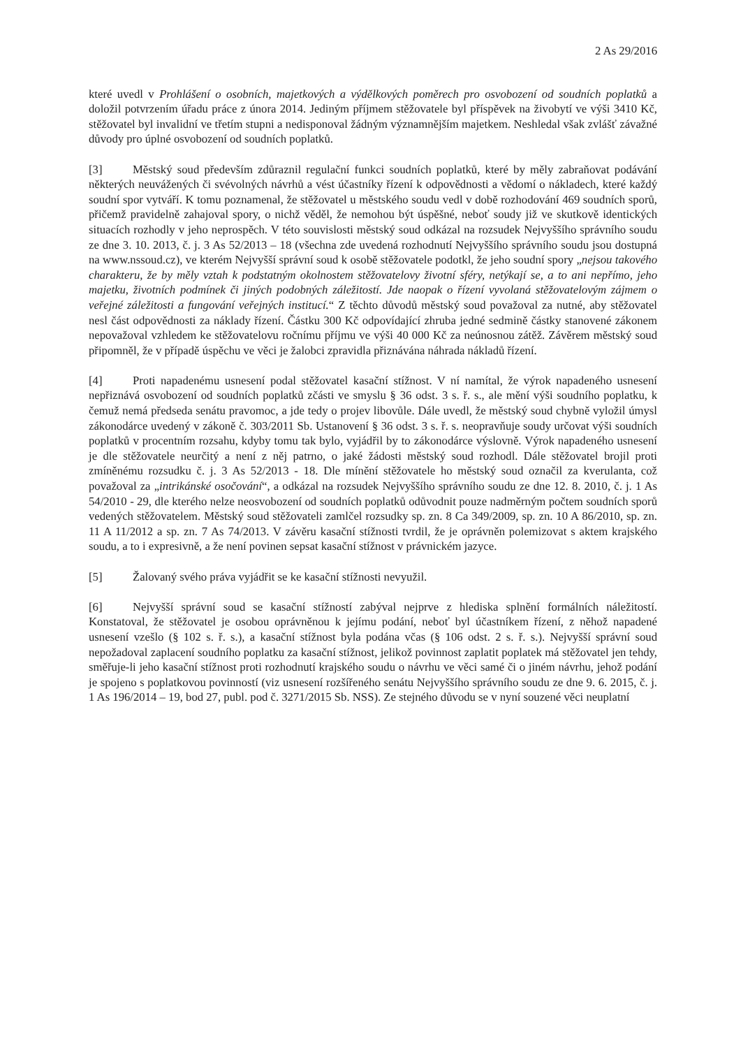2 As 29/2016
které uvedl v Prohlášení o osobních, majetkových a výdělkových poměrech pro osvobození od soudních poplatků a doložil potvrzením úřadu práce z února 2014. Jediným příjmem stěžovatele byl příspěvek na živobytí ve výši 3410 Kč, stěžovatel byl invalidní ve třetím stupni a nedisponoval žádným významnějším majetkem. Neshledal však zvlášť závažné důvody pro úplné osvobození od soudních poplatků.
[3] Městský soud především zdůraznil regulační funkci soudních poplatků, které by měly zabraňovat podávání některých neuvážených či svévolných návrhů a vést účastníky řízení k odpovědnosti a vědomí o nákladech, které každý soudní spor vytváří. K tomu poznamenal, že stěžovatel u městského soudu vedl v době rozhodování 469 soudních sporů, přičemž pravidelně zahajoval spory, o nichž věděl, že nemohou být úspěšné, neboť soudy již ve skutkově identických situacích rozhodly v jeho neprospěch. V této souvislosti městský soud odkázal na rozsudek Nejvyššího správního soudu ze dne 3. 10. 2013, č. j. 3 As 52/2013 – 18 (všechna zde uvedená rozhodnutí Nejvyššího správního soudu jsou dostupná na www.nssoud.cz), ve kterém Nejvyšší správní soud k osobě stěžovatele podotkl, že jeho soudní spory „nejsou takového charakteru, že by měly vztah k podstatným okolnostem stěžovatelovy životní sféry, netýkají se, a to ani nepřímo, jeho majetku, životních podmínek či jiných podobných záležitostí. Jde naopak o řízení vyvolaná stěžovatelovým zájmem o veřejné záležitosti a fungování veřejných institucí.“ Z těchto důvodů městský soud považoval za nutné, aby stěžovatel nesl část odpovědnosti za náklady řízení. Částku 300 Kč odpovídající zhruba jedné sedmině částky stanovené zákonem nepovažoval vzhledem ke stěžovatelovu ročnímu příjmu ve výši 40 000 Kč za neúnosnou zátěž. Závěrem městský soud připomněl, že v případě úspěchu ve věci je žalobci zpravidla přiznávána náhrada nákladů řízení.
[4] Proti napadenému usnesení podal stěžovatel kasační stížnost. V ní namítal, že výrok napadeného usnesení nepřiznává osvobození od soudních poplatků zčásti ve smyslu § 36 odst. 3 s. ř. s., ale mění výši soudního poplatku, k čemuž nemá předseda senátu pravomoc, a jde tedy o projev libovůle. Dále uvedl, že městský soud chybně vyložil úmysl zákonodárce uvedený v zákoně č. 303/2011 Sb. Ustanovení § 36 odst. 3 s. ř. s. neopravňuje soudy určovat výši soudních poplatků v procentním rozsahu, kdyby tomu tak bylo, vyjádřil by to zákonodárce výslovně. Výrok napadeného usnesení je dle stěžovatele neurčitý a není z něj patrno, o jaké žádosti městský soud rozhodl. Dále stěžovatel brojil proti zmíněnému rozsudku č. j. 3 As 52/2013 - 18. Dle mínění stěžovatele ho městský soud označil za kverulanta, což považoval za „intrikánské osočování“, a odkázal na rozsudek Nejvyššího správního soudu ze dne 12. 8. 2010, č. j. 1 As 54/2010 - 29, dle kterého nelze neosvobození od soudních poplatků odůvodnit pouze nadměrným počtem soudních sporů vedených stěžovatelem. Městský soud stěžovateli zamlčel rozsudky sp. zn. 8 Ca 349/2009, sp. zn. 10 A 86/2010, sp. zn. 11 A 11/2012 a sp. zn. 7 As 74/2013. V závěru kasační stížnosti tvrdil, že je oprávněn polemizovat s aktem krajského soudu, a to i expresivně, a že není povinen sepsat kasační stížnost v právnickém jazyce.
[5] Žalovaný svého práva vyjádřit se ke kasační stížnosti nevyužil.
[6] Nejvyšší správní soud se kasační stížností zabýval nejprve z hlediska splnění formálních náležitostí. Konstatoval, že stěžovatel je osobou oprávněnou k jejímu podání, neboť byl účastníkem řízení, z něhož napadené usnesení vzešlo (§ 102 s. ř. s.), a kasační stížnost byla podána včas (§ 106 odst. 2 s. ř. s.). Nejvyšší správní soud nepožadoval zaplacení soudního poplatku za kasační stížnost, jelikož povinnost zaplatit poplatek má stěžovatel jen tehdy, směřuje-li jeho kasační stížnost proti rozhodnutí krajského soudu o návrhu ve věci samé či o jiném návrhu, jehož podání je spojeno s poplatkovou povinností (viz usnesení rozšířeného senátu Nejvyššího správního soudu ze dne 9. 6. 2015, č. j. 1 As 196/2014 – 19, bod 27, publ. pod č. 3271/2015 Sb. NSS). Ze stejného důvodu se v nyní souzené věci neuplatní